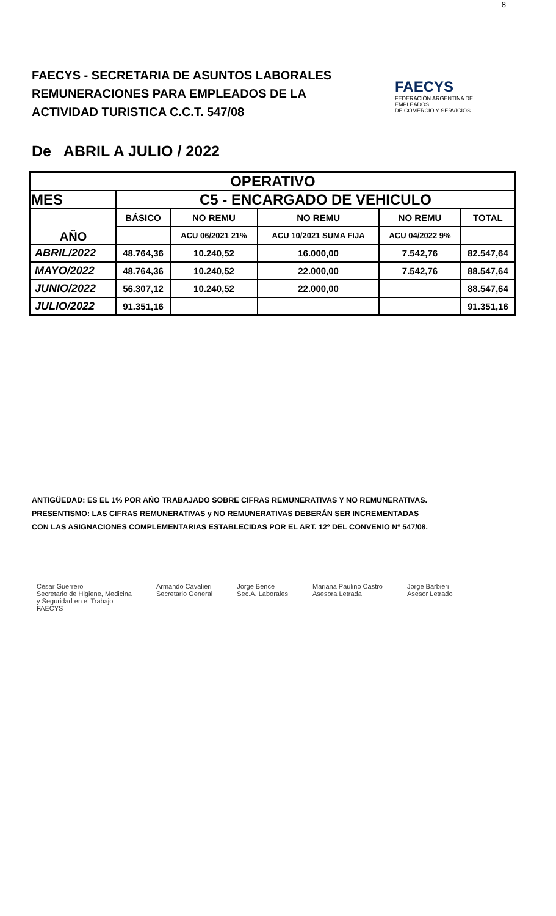8
FAECYS - SECRETARIA DE ASUNTOS LABORALES
REMUNERACIONES PARA EMPLEADOS DE LA
ACTIVIDAD TURISTICA C.C.T. 547/08
FAECYS
FEDERACIÓN ARGENTINA DE EMPLEADOS
DE COMERCIO Y SERVICIOS
De ABRIL A JULIO / 2022
| OPERATIVO | | | | | |
| --- | --- | --- | --- | --- | --- |
| MES | C5 - ENCARGADO DE VEHICULO | | | | |
| AÑO | BÁSICO | NO REMU | NO REMU | NO REMU | TOTAL |
| | | ACU 06/2021 21% | ACU 10/2021 SUMA FIJA | ACU 04/2022 9% | |
| ABRIL/2022 | 48.764,36 | 10.240,52 | 16.000,00 | 7.542,76 | 82.547,64 |
| MAYO/2022 | 48.764,36 | 10.240,52 | 22.000,00 | 7.542,76 | 88.547,64 |
| JUNIO/2022 | 56.307,12 | 10.240,52 | 22.000,00 | | 88.547,64 |
| JULIO/2022 | 91.351,16 | | | | 91.351,16 |
ANTIGÜEDAD: ES EL 1% POR AÑO TRABAJADO SOBRE CIFRAS REMUNERATIVAS Y NO REMUNERATIVAS.
PRESENTISMO: LAS CIFRAS REMUNERATIVAS y NO REMUNERATIVAS DEBERÁN SER INCREMENTADAS
CON LAS ASIGNACIONES COMPLEMENTARIAS ESTABLECIDAS POR EL ART. 12º DEL CONVENIO Nº 547/08.
César Guerrero
Secretario de Higiene, Medicina
y Seguridad en el Trabajo
FAECYS
Armando Cavalieri
Secretario General
Jorge Bence
Sec.A. Laborales
Mariana Paulino Castro
Asesora Letrada
Jorge Barbieri
Asesor Letrado